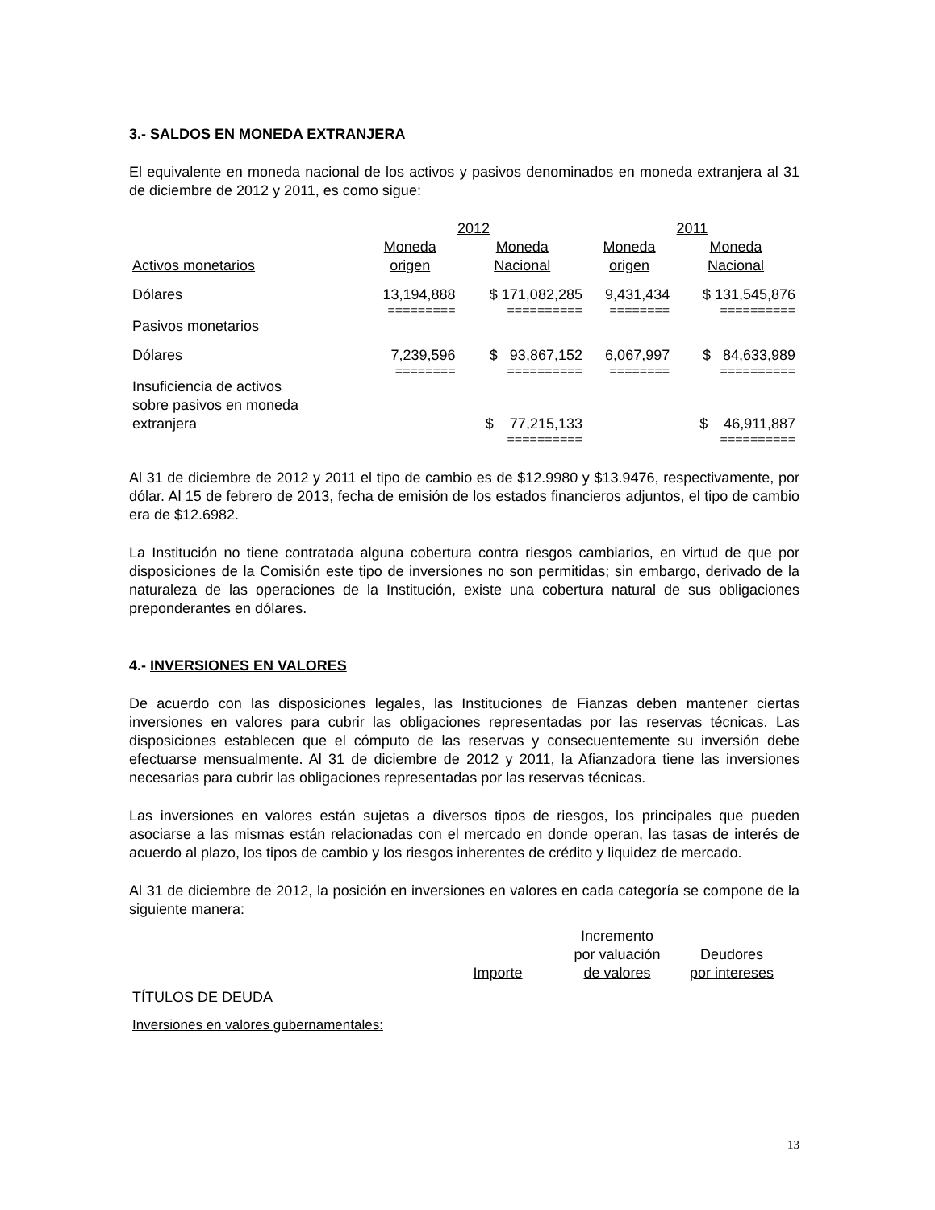3.- SALDOS EN MONEDA EXTRANJERA
El equivalente en moneda nacional de los activos y pasivos denominados en moneda extranjera al 31 de diciembre de 2012 y 2011, es como sigue:
| | 2012 | | 2011 | |
| Activos monetarios | Moneda origen | Moneda Nacional | Moneda origen | Moneda Nacional |
| Dólares | 13,194,888 | $ 171,082,285 | 9,431,434 | $ 131,545,876 |
| | ========= | ========== | ======== | ========== |
| Pasivos monetarios | | | | |
| Dólares | 7,239,596 | $ 93,867,152 | 6,067,997 | $ 84,633,989 |
| | ======== | ========== | ======== | ========== |
| Insuficiencia de activos sobre pasivos en moneda extranjera | | $ 77,215,133 | | $ 46,911,887 |
| | | ========== | | ========== |
Al 31 de diciembre de 2012 y 2011 el tipo de cambio es de $12.9980 y $13.9476, respectivamente, por dólar. Al 15 de febrero de 2013, fecha de emisión de los estados financieros adjuntos, el tipo de cambio era de $12.6982.
La Institución no tiene contratada alguna cobertura contra riesgos cambiarios, en virtud de que por disposiciones de la Comisión este tipo de inversiones no son permitidas; sin embargo, derivado de la naturaleza de las operaciones de la Institución, existe una cobertura natural de sus obligaciones preponderantes en dólares.
4.- INVERSIONES EN VALORES
De acuerdo con las disposiciones legales, las Instituciones de Fianzas deben mantener ciertas inversiones en valores para cubrir las obligaciones representadas por las reservas técnicas. Las disposiciones establecen que el cómputo de las reservas y consecuentemente su inversión debe efectuarse mensualmente. Al 31 de diciembre de 2012 y 2011, la Afianzadora tiene las inversiones necesarias para cubrir las obligaciones representadas por las reservas técnicas.
Las inversiones en valores están sujetas a diversos tipos de riesgos, los principales que pueden asociarse a las mismas están relacionadas con el mercado en donde operan, las tasas de interés de acuerdo al plazo, los tipos de cambio y los riesgos inherentes de crédito y liquidez de mercado.
Al 31 de diciembre de 2012, la posición en inversiones en valores en cada categoría se compone de la siguiente manera:
| | Importe | Incremento por valuación de valores | Deudores por intereses |
| TÍTULOS DE DEUDA | | | |
| Inversiones en valores gubernamentales: | | | |
13